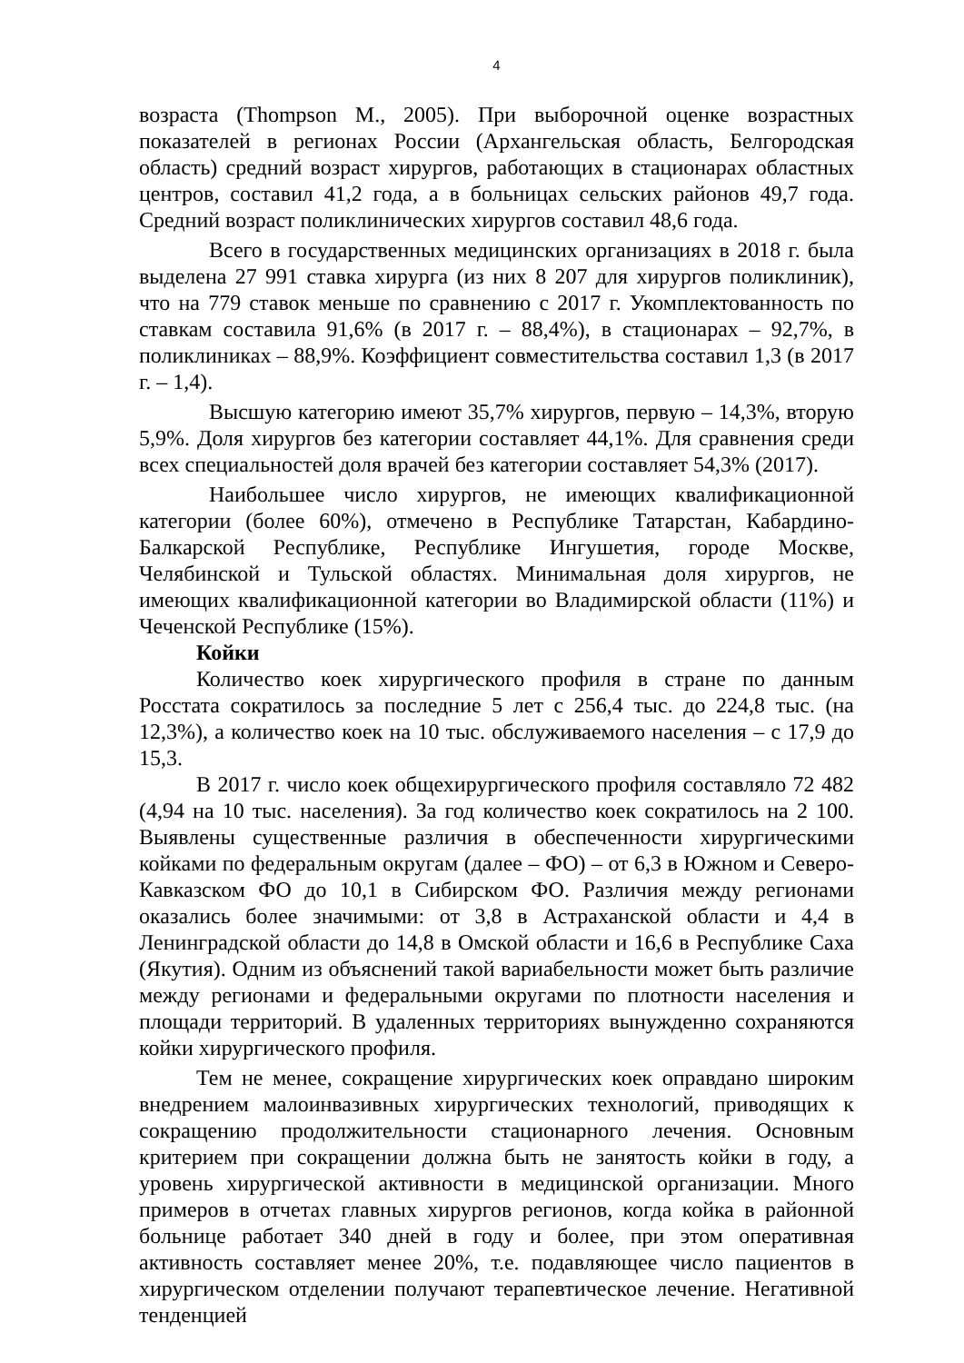4
возраста (Thompson M., 2005). При выборочной оценке возрастных показателей в регионах России (Архангельская область, Белгородская область) средний возраст хирургов, работающих в стационарах областных центров, составил 41,2 года, а в больницах сельских районов 49,7 года. Средний возраст поликлинических хирургов составил 48,6 года.
Всего в государственных медицинских организациях в 2018 г. была выделена 27 991 ставка хирурга (из них 8 207 для хирургов поликлиник), что на 779 ставок меньше по сравнению с 2017 г. Укомплектованность по ставкам составила 91,6% (в 2017 г. – 88,4%), в стационарах – 92,7%, в поликлиниках – 88,9%. Коэффициент совместительства составил 1,3 (в 2017 г. – 1,4).
Высшую категорию имеют 35,7% хирургов, первую – 14,3%, вторую 5,9%. Доля хирургов без категории составляет 44,1%. Для сравнения среди всех специальностей доля врачей без категории составляет 54,3% (2017).
Наибольшее число хирургов, не имеющих квалификационной категории (более 60%), отмечено в Республике Татарстан, Кабардино-Балкарской Республике, Республике Ингушетия, городе Москве, Челябинской и Тульской областях. Минимальная доля хирургов, не имеющих квалификационной категории во Владимирской области (11%) и Чеченской Республике (15%).
Койки
Количество коек хирургического профиля в стране по данным Росстата сократилось за последние 5 лет с 256,4 тыс. до 224,8 тыс. (на 12,3%), а количество коек на 10 тыс. обслуживаемого населения – с 17,9 до 15,3.
В 2017 г. число коек общехирургического профиля составляло 72 482 (4,94 на 10 тыс. населения). За год количество коек сократилось на 2 100. Выявлены существенные различия в обеспеченности хирургическими койками по федеральным округам (далее – ФО) – от 6,3 в Южном и Северо-Кавказском ФО до 10,1 в Сибирском ФО. Различия между регионами оказались более значимыми: от 3,8 в Астраханской области и 4,4 в Ленинградской области до 14,8 в Омской области и 16,6 в Республике Саха (Якутия). Одним из объяснений такой вариабельности может быть различие между регионами и федеральными округами по плотности населения и площади территорий. В удаленных территориях вынужденно сохраняются койки хирургического профиля.
Тем не менее, сокращение хирургических коек оправдано широким внедрением малоинвазивных хирургических технологий, приводящих к сокращению продолжительности стационарного лечения. Основным критерием при сокращении должна быть не занятость койки в году, а уровень хирургической активности в медицинской организации. Много примеров в отчетах главных хирургов регионов, когда койка в районной больнице работает 340 дней в году и более, при этом оперативная активность составляет менее 20%, т.е. подавляющее число пациентов в хирургическом отделении получают терапевтическое лечение. Негативной тенденцией